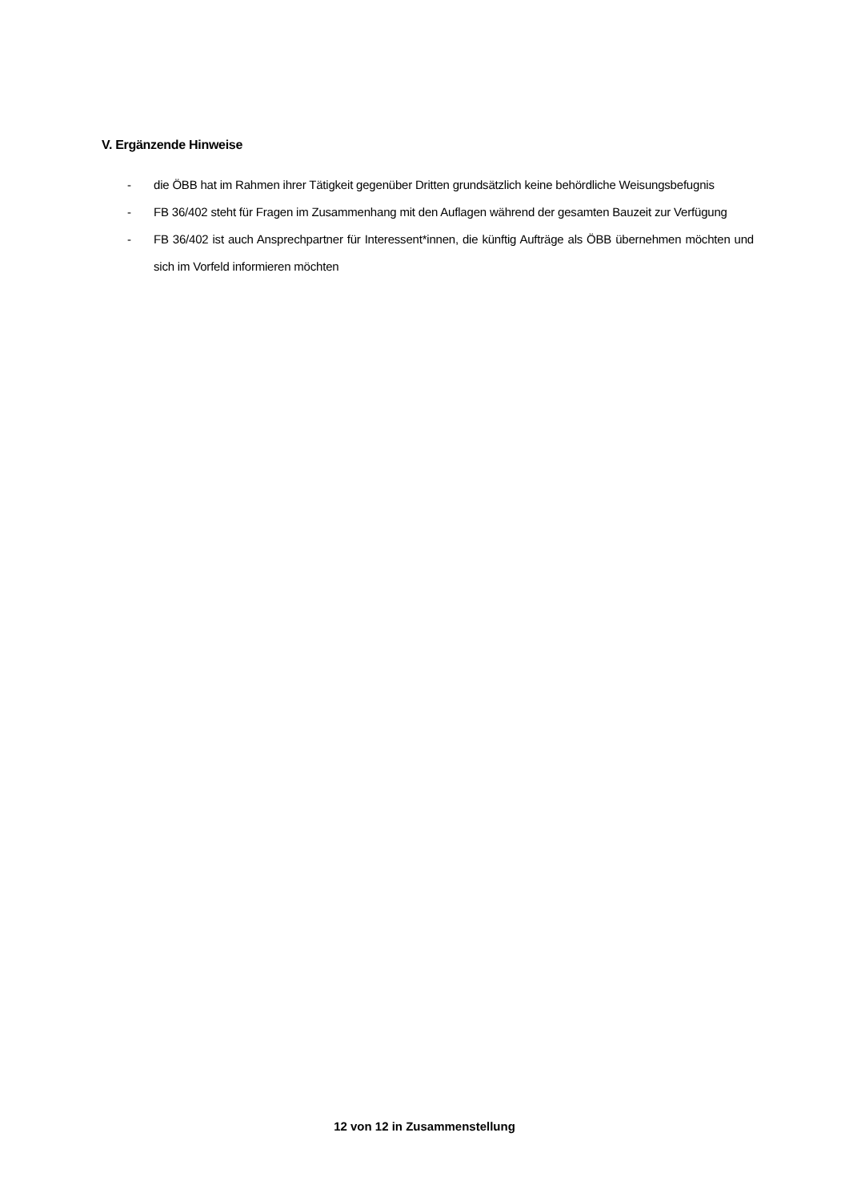V. Ergänzende Hinweise
- die ÖBB hat im Rahmen ihrer Tätigkeit gegenüber Dritten grundsätzlich keine behördliche Weisungsbefugnis
- FB 36/402 steht für Fragen im Zusammenhang mit den Auflagen während der gesamten Bauzeit zur Verfügung
- FB 36/402 ist auch Ansprechpartner für Interessent*innen, die künftig Aufträge als ÖBB übernehmen möchten und sich im Vorfeld informieren möchten
12 von 12 in Zusammenstellung